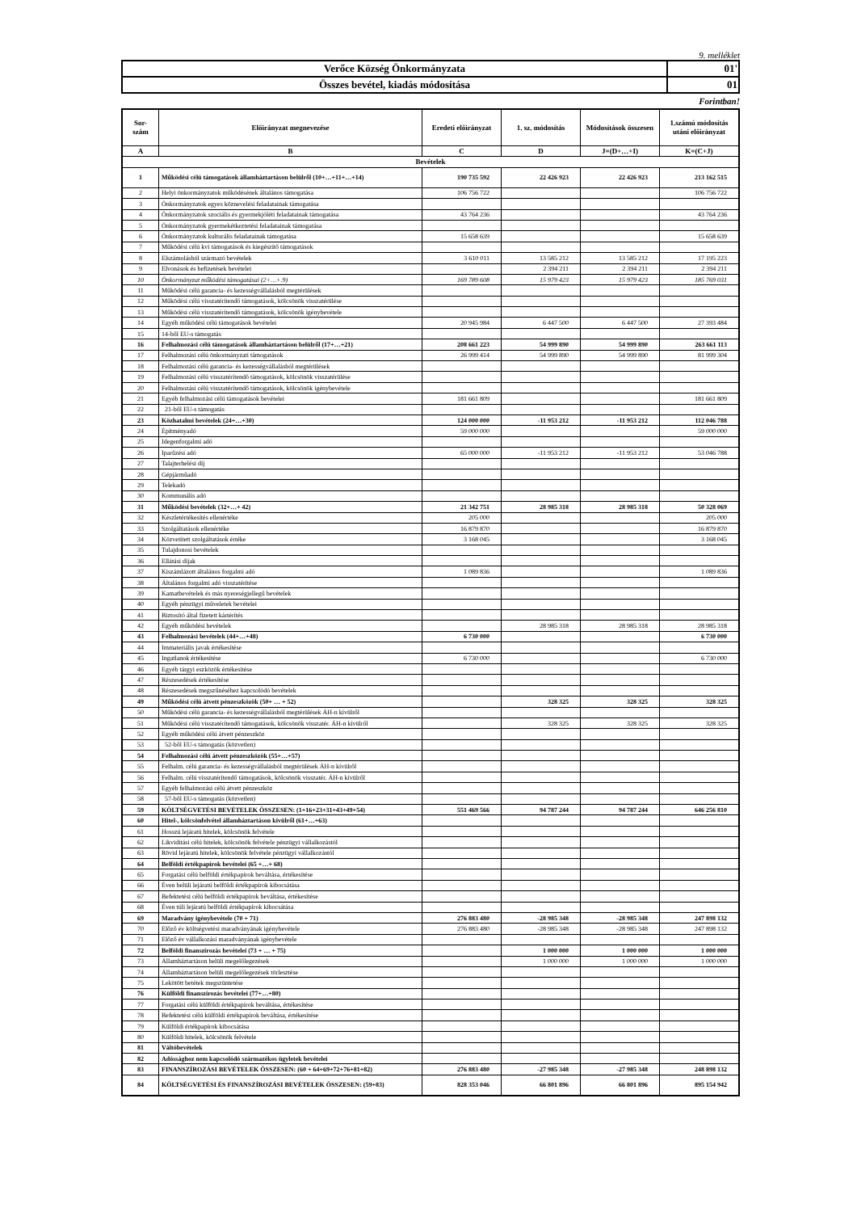9. melléklet
| Verőce Község Önkormányzata | 01' |
| Összes bevétel, kiadás módosítása | 01 |
Forintban!
| Sor- szám | Előirányzat megnevezése | Eredeti előirányzat | 1. sz. módosítás | Módosítások összesen | 1.számú módosítás utáni előirányzat |
| --- | --- | --- | --- | --- | --- |
| A | B | C | D | J=(D+…+I) | K=(C+J) |
| Bevételek | | | | | |
| 1 | Működési célú támogatások államháztartáson belülről (10+…+11+…+14) | 190 735 592 | 22 426 923 | 22 426 923 | 213 162 515 |
| 2 | Helyi önkormányzatok működésének általános támogatása | 106 756 722 | | | 106 756 722 |
| 3 | Önkormányzatok egyes köznevelési feladatainak támogatása | | | | |
| 4 | Önkormányzatok szociális és gyermekjóléti feladatainak támogatása | 43 764 236 | | | 43 764 236 |
| 5 | Önkormányzatok gyermekétkeztetési feladatainak támogatása | | | | |
| 6 | Önkormányzatok kulturális feladatainak támogatása | 15 658 639 | | | 15 658 639 |
| 7 | Működési célú kvi támogatások és kiegészítő támogatások | | | | |
| 8 | Elszámolásból származó bevételek | 3 610 011 | 13 585 212 | 13 585 212 | 17 195 223 |
| 9 | Elvonások és befizetések bevételei | | 2 394 211 | 2 394 211 | 2 394 211 |
| 10 | Önkormányzat működési támogatásai (2+…+.9) | 169 789 608 | 15 979 423 | 15 979 423 | 185 769 031 |
| 11 | Működési célú garancia- és kezességvállalásból megtérülések | | | | |
| 12 | Működési célú visszatérítendő támogatások, kölcsönök visszatérülése | | | | |
| 13 | Működési célú visszatérítendő támogatások, kölcsönök igénybevétele | | | | |
| 14 | Egyéb működési célú támogatások bevételei | 20 945 984 | 6 447 500 | 6 447 500 | 27 393 484 |
| 15 | 14-ből EU-s támogatás | | | | |
| 16 | Felhalmozási célú támogatások államháztartáson belülről (17+…+21) | 208 661 223 | 54 999 890 | 54 999 890 | 263 661 113 |
| 17 | Felhalmozási célú önkormányzati támogatások | 26 999 414 | 54 999 890 | 54 999 890 | 81 999 304 |
| 18 | Felhalmozási célú garancia- és kezességvállalásból megtérülések | | | | |
| 19 | Felhalmozási célú visszatérítendő támogatások, kölcsönök visszatérülése | | | | |
| 20 | Felhalmozási célú visszatérítendő támogatások, kölcsönök igénybevétele | | | | |
| 21 | Egyéb felhalmozási célú támogatások bevételei | 181 661 809 | | | 181 661 809 |
| 22 | 21-ből EU-s támogatás | | | | |
| 23 | Közhatalmi bevételek (24+…+30) | 124 000 000 | -11 953 212 | -11 953 212 | 112 046 788 |
| 24 | Építményadó | 59 000 000 | | | 59 000 000 |
| 25 | Idegenforgalmi adó | | | | |
| 26 | Iparűzési adó | 65 000 000 | -11 953 212 | -11 953 212 | 53 046 788 |
| 27 | Talajterhelési díj | | | | |
| 28 | Gépjárműadó | | | | |
| 29 | Telekadó | | | | |
| 30 | Kommunális adó | | | | |
| 31 | Működési bevételek (32+…+ 42) | 21 342 751 | 28 985 318 | 28 985 318 | 50 328 069 |
| 32 | Készletértékesítés ellenértéke | 205 000 | | | 205 000 |
| 33 | Szolgáltatások ellenértéke | 16 879 870 | | | 16 879 870 |
| 34 | Közvetített szolgáltatások értéke | 3 168 045 | | | 3 168 045 |
| 35 | Tulajdonosi bevételek | | | | |
| 36 | Ellátási díjak | | | | |
| 37 | Kiszámlázott általános forgalmi adó | 1 089 836 | | | 1 089 836 |
| 38 | Általános forgalmi adó visszatérítése | | | | |
| 39 | Kamatbevételek és más nyereségjellegű bevételek | | | | |
| 40 | Egyéb pénzügyi műveletek bevételei | | | | |
| 41 | Biztosító által fizetett kártérítés | | | | |
| 42 | Egyéb működési bevételek | | 28 985 318 | 28 985 318 | 28 985 318 |
| 43 | Felhalmozási bevételek (44+…+48) | 6 730 000 | | | 6 730 000 |
| 44 | Immateriális javak értékesítése | | | | |
| 45 | Ingatlanok értékesítése | 6 730 000 | | | 6 730 000 |
| 46 | Egyéb tárgyi eszközök értékesítése | | | | |
| 47 | Részesedések értékesítése | | | | |
| 48 | Részesedések megszűnéséhez kapcsolódó bevételek | | | | |
| 49 | Működési célú átvett pénzeszközök (50+ … + 52) | | 328 325 | 328 325 | 328 325 |
| 50 | Működési célú garancia- és kezességvállalásból megtérülések ÁH-n kívülről | | | | |
| 51 | Működési célú visszatérítendő támogatások, kölcsönök visszatér. ÁH-n kívülről | | 328 325 | 328 325 | 328 325 |
| 52 | Egyéb működési célú átvett pénzeszköz | | | | |
| 53 | 52-ből EU-s támogatás (közvetlen) | | | | |
| 54 | Felhalmozási célú átvett pénzeszközök (55+…+57) | | | | |
| 55 | Felhalm. célú garancia- és kezességvállalásból megtérülések ÁH-n kívülről | | | | |
| 56 | Felhalm. célú visszatérítendő támogatások, kölcsönök visszatér. ÁH-n kívülről | | | | |
| 57 | Egyéb felhalmozási célú átvett pénzeszköz | | | | |
| 58 | 57-ből EU-s támogatás (közvetlen) | | | | |
| 59 | KÖLTSÉGVETÉSI BEVÉTELEK ÖSSZESEN: (1+16+23+31+43+49+54) | 551 469 566 | 94 787 244 | 94 787 244 | 646 256 810 |
| 60 | Hitel-, kölcsönfelvétel államháztartáson kívülről (61+…+63) | | | | |
| 61 | Hosszú lejáratú hitelek, kölcsönök felvétele | | | | |
| 62 | Likviditási célú hitelek, kölcsönök felvétele pénzügyi vállalkozástól | | | | |
| 63 | Rövid lejáratú hitelek, kölcsönök felvétele pénzügyi vállalkozástól | | | | |
| 64 | Belföldi értékpapírok bevételei (65 +…+ 68) | | | | |
| 65 | Forgatási célú belföldi értékpapírok beváltása, értékesítése | | | | |
| 66 | Éven belüli lejáratú belföldi értékpapírok kibocsátása | | | | |
| 67 | Befektetési célú belföldi értékpapírok beváltása, értékesítése | | | | |
| 68 | Éven túli lejáratú belföldi értékpapírok kibocsátása | | | | |
| 69 | Maradvány igénybevétele (70 + 71) | 276 883 480 | -28 985 348 | -28 985 348 | 247 898 132 |
| 70 | Előző év költségvetési maradványának igénybevétele | 276 883 480 | -28 985 348 | -28 985 348 | 247 898 132 |
| 71 | Előző év vállalkozási maradványának igénybevétele | | | | |
| 72 | Belföldi finanszírozás bevételei (73 + … + 75) | | 1 000 000 | 1 000 000 | 1 000 000 |
| 73 | Államháztartáson belüli megelőlegezések | | 1 000 000 | 1 000 000 | 1 000 000 |
| 74 | Államháztartáson belüli megelőlegezések törlesztése | | | | |
| 75 | Lekötött betétek megszüntetése | | | | |
| 76 | Külföldi finanszírozás bevételei (77+…+80) | | | | |
| 77 | Forgatási célú külföldi értékpapírok beváltása, értékesítése | | | | |
| 78 | Befektetési célú külföldi értékpapírok beváltása, értékesítése | | | | |
| 79 | Külföldi értékpapírok kibocsátása | | | | |
| 80 | Külföldi hitelek, kölcsönök felvétele | | | | |
| 81 | Váltóbevételek | | | | |
| 82 | Adóssághoz nem kapcsolódó származékos ügyletek bevételei | | | | |
| 83 | FINANSZÍROZÁSI BEVÉTELEK ÖSSZESEN: (60 + 64+69+72+76+81+82) | 276 883 480 | -27 985 348 | -27 985 348 | 248 898 132 |
| 84 | KÖLTSÉGVETÉSI ÉS FINANSZÍROZÁSI BEVÉTELEK ÖSSZESEN: (59+83) | 828 353 046 | 66 801 896 | 66 801 896 | 895 154 942 |